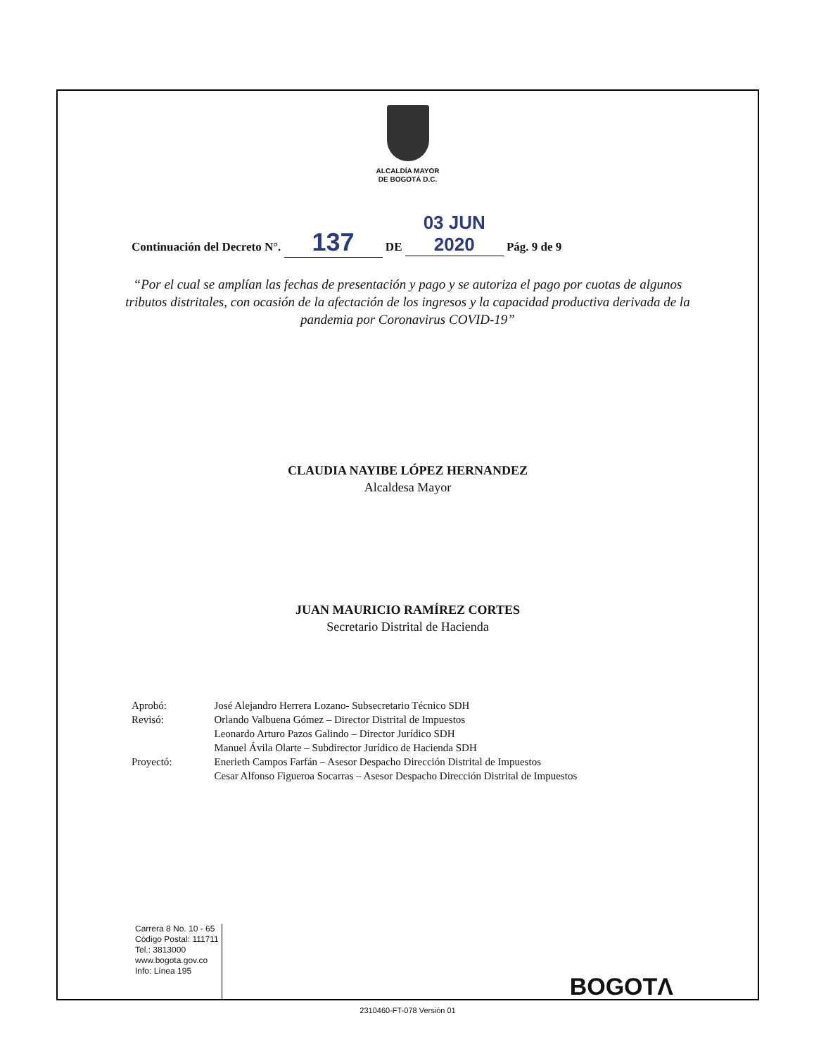ALCALDÍA MAYOR
DE BOGOTÁ D.C.
Continuación del Decreto N°. 137 DE 03 JUN 2020 Pág. 9 de 9
“Por el cual se amplían las fechas de presentación y pago y se autoriza el pago por cuotas de algunos tributos distritales, con ocasión de la afectación de los ingresos y la capacidad productiva derivada de la pandemia por Coronavirus COVID-19”
CLAUDIA NAYIBE LÓPEZ HERNANDEZ
Alcaldesa Mayor
JUAN MAURICIO RAMÍREZ CORTES
Secretario Distrital de Hacienda
| Aprobó: | José Alejandro Herrera Lozano- Subsecretario Técnico SDH |
| Revisó: | Orlando Valbuena Gómez – Director Distrital de Impuestos Leonardo Arturo Pazos Galindo – Director Jurídico SDH Manuel Ávila Olarte – Subdirector Jurídico de Hacienda SDH |
| Proyectó: | Enerieth Campos Farfán – Asesor Despacho Dirección Distrital de Impuestos Cesar Alfonso Figueroa Socarras – Asesor Despacho Dirección Distrital de Impuestos |
Carrera 8 No. 10 - 65
Código Postal: 111711
Tel.: 3813000
www.bogota.gov.co
Info: Línea 195
BOGOTΛ
2310460-FT-078 Versión 01